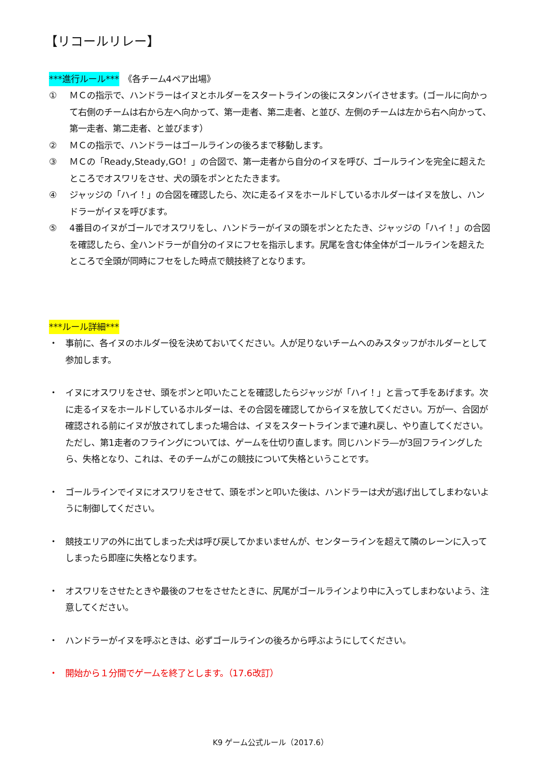【リコールリレー】
***進行ルール***　《各チーム4ペア出場》
① ＭＣの指示で、ハンドラーはイヌとホルダーをスタートラインの後にスタンバイさせます。(ゴールに向かって右側のチームは右から左へ向かって、第一走者、第二走者、と並び、左側のチームは左から右へ向かって、第一走者、第二走者、と並びます）
② ＭＣの指示で、ハンドラーはゴールラインの後ろまで移動します。
③ ＭＣの「Ready,Steady,GO！」の合図で、第一走者から自分のイヌを呼び、ゴールラインを完全に超えたところでオスワリをさせ、犬の頭をポンとたたきます。
④ ジャッジの「ハイ！」の合図を確認したら、次に走るイヌをホールドしているホルダーはイヌを放し、ハンドラーがイヌを呼びます。
⑤ 4番目のイヌがゴールでオスワリをし、ハンドラーがイヌの頭をポンとたたき、ジャッジの「ハイ！」の合図を確認したら、全ハンドラーが自分のイヌにフセを指示します。尻尾を含む体全体がゴールラインを超えたところで全頭が同時にフセをした時点で競技終了となります。
***ルール詳細***
・ 事前に、各イヌのホルダー役を決めておいてください。人が足りないチームへのみスタッフがホルダーとして参加します。
・ イヌにオスワリをさせ、頭をポンと叩いたことを確認したらジャッジが「ハイ！」と言って手をあげます。次に走るイヌをホールドしているホルダーは、その合図を確認してからイヌを放してください。万が一、合図が確認される前にイヌが放されてしまった場合は、イヌをスタートラインまで連れ戻し、やり直してください。
ただし、第1走者のフライングについては、ゲームを仕切り直します。同じハンドラ―が3回フライングしたら、失格となり、これは、そのチームがこの競技について失格ということです。
・ ゴールラインでイヌにオスワリをさせて、頭をポンと叩いた後は、ハンドラーは犬が逃げ出してしまわないように制御してください。
・ 競技エリアの外に出てしまった犬は呼び戻してかまいませんが、センターラインを超えて隣のレーンに入ってしまったら即座に失格となります。
・ オスワリをさせたときや最後のフセをさせたときに、尻尾がゴールラインより中に入ってしまわないよう、注意してください。
・ ハンドラーがイヌを呼ぶときは、必ずゴールラインの後ろから呼ぶようにしてください。
・ 開始から１分間でゲームを終了とします。（17.6改訂）
K9 ゲーム公式ルール（2017.6）